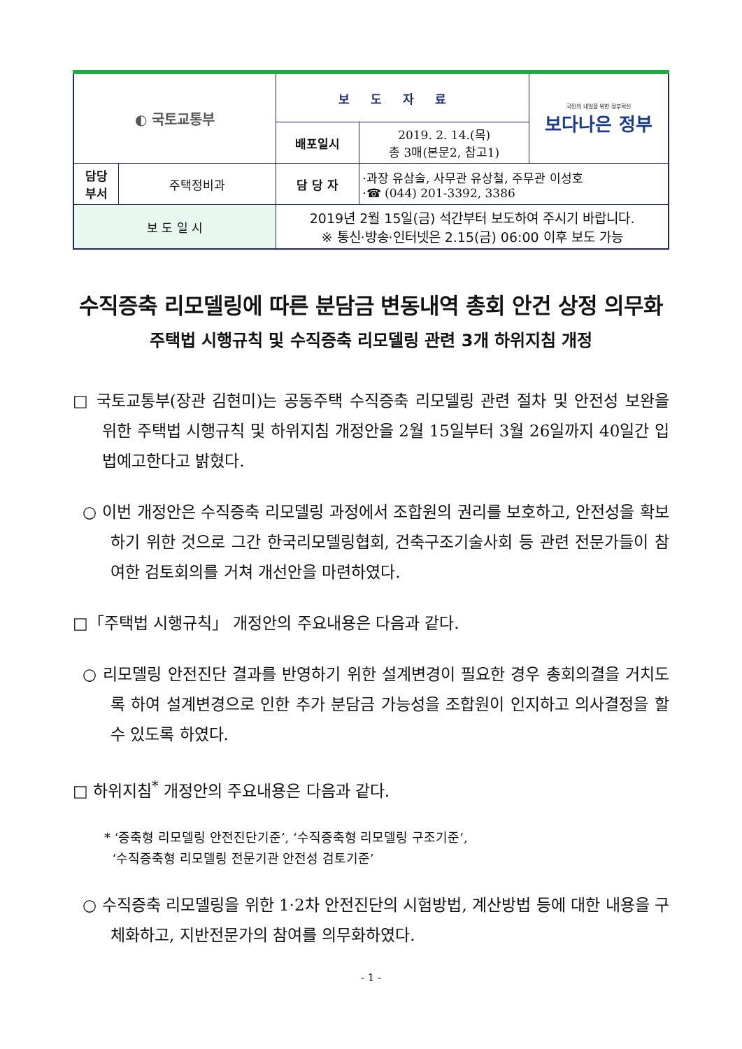| ◐ 국토교통부 | | 보도자료 | | 국민의 내일을 위한 정부혁신 보다나은 정부 |
| | | 배포일시 | 2019. 2. 14.(목) 총 3매(본문2, 참고1) | |
| 담당 부서 | 주택정비과 | 담 당 자 | ·과장 유삼술, 사무관 유상철, 주무관 이성호 ·☎ (044) 201-3392, 3386 | |
| 보 도 일 시 | | 2019년 2월 15일(금) 석간부터 보도하여 주시기 바랍니다. ※ 통신·방송·인터넷은 2.15(금) 06:00 이후 보도 가능 | | |
수직증축 리모델링에 따른 분담금 변동내역 총회 안건 상정 의무화
주택법 시행규칙 및 수직증축 리모델링 관련 3개 하위지침 개정
□ 국토교통부(장관 김현미)는 공동주택 수직증축 리모델링 관련 절차 및 안전성 보완을 위한 주택법 시행규칙 및 하위지침 개정안을 2월 15일부터 3월 26일까지 40일간 입법예고한다고 밝혔다.
○ 이번 개정안은 수직증축 리모델링 과정에서 조합원의 권리를 보호하고, 안전성을 확보하기 위한 것으로 그간 한국리모델링협회, 건축구조기술사회 등 관련 전문가들이 참여한 검토회의를 거쳐 개선안을 마련하였다.
□「주택법 시행규칙」 개정안의 주요내용은 다음과 같다.
○ 리모델링 안전진단 결과를 반영하기 위한 설계변경이 필요한 경우 총회의결을 거치도록 하여 설계변경으로 인한 추가 분담금 가능성을 조합원이 인지하고 의사결정을 할 수 있도록 하였다.
□ 하위지침<sup>*</sup> 개정안의 주요내용은 다음과 같다.
* ‘증축형 리모델링 안전진단기준’, ‘수직증축형 리모델링 구조기준’,
‘수직증축형 리모델링 전문기관 안전성 검토기준’
○ 수직증축 리모델링을 위한 1·2차 안전진단의 시험방법, 계산방법 등에 대한 내용을 구체화하고, 지반전문가의 참여를 의무화하였다.
- 1 -